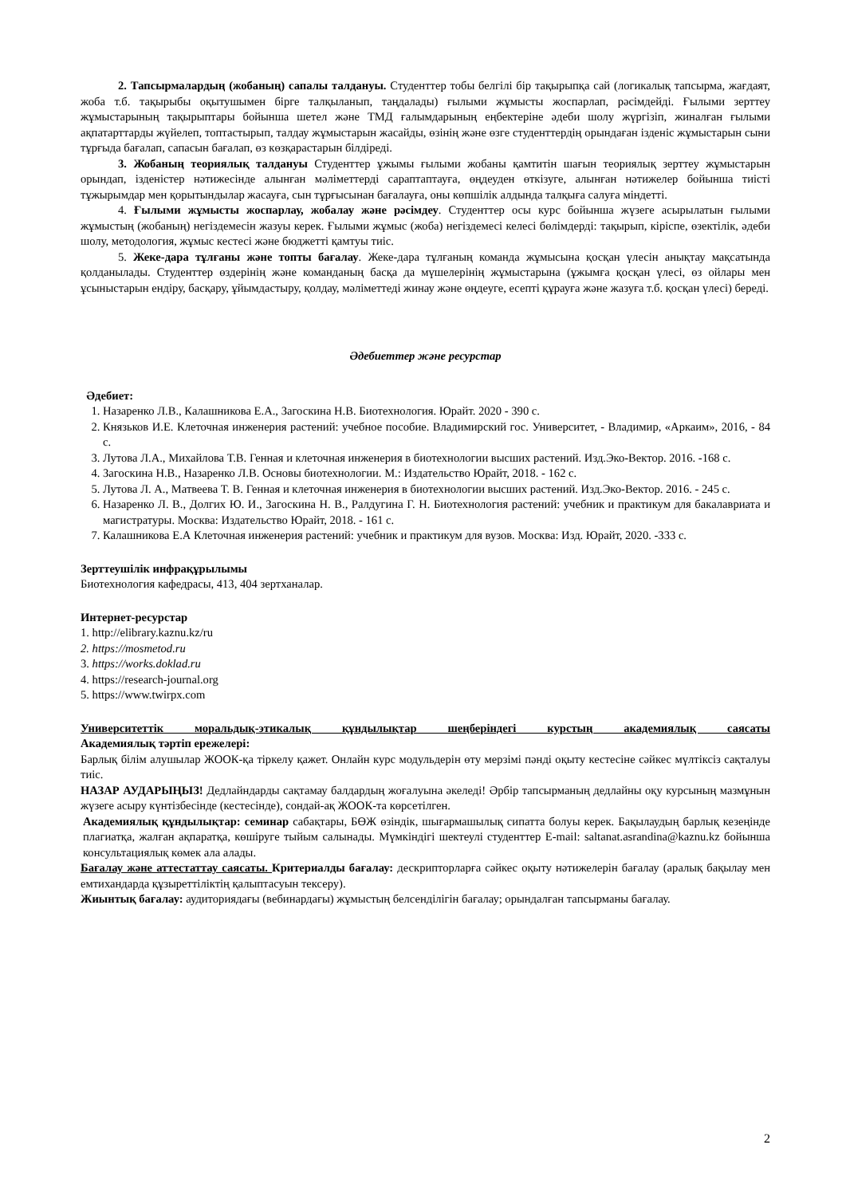2. Тапсырмалардың (жобаның) сапалы талдануы. Студенттер тобы белгілі бір тақырыпқа сай (логикалық тапсырма, жағдаят, жоба т.б. тақырыбы оқытушымен бірге талқыланып, таңдалады) ғылыми жұмысты жоспарлап, рәсімдейді. Ғылыми зерттеу жұмыстарының тақырыптары бойынша шетел және ТМД ғалымдарының еңбектеріне әдеби шолу жүргізіп, жиналған ғылыми ақпатарттарды жүйелеп, топтастырып, талдау жұмыстарын жасайды, өзінің және өзге студенттердің орындаған ізденіс жұмыстарын сыни тұрғыда бағалап, сапасын бағалап, өз көзқарастарын білдіреді.
3. Жобаның теориялық талдануы Студенттер ұжымы ғылыми жобаны қамтитін шағын теориялық зерттеу жұмыстарын орындап, ізденістер нәтижесінде алынған мәліметтерді сараптаптауға, өңдеуден өткізуге, алынған нәтижелер бойынша тиісті тұжырымдар мен қорытындылар жасауға, сын тұрғысынан бағалауға, оны көпшілік алдында талқыға салуға міндетті.
4. Ғылыми жұмысты жоспарлау, жобалау және рәсімдеу. Студенттер осы курс бойынша жүзеге асырылатын ғылыми жұмыстың (жобаның) негіздемесін жазуы керек. Ғылыми жұмыс (жоба) негіздемесі келесі бөлімдерді: тақырып, кіріспе, өзектілік, әдеби шолу, методология, жұмыс кестесі және бюджетті қамтуы тиіс.
5. Жеке-дара тұлғаны және топты бағалау. Жеке-дара тұлғаның команда жұмысына қосқан үлесін анықтау мақсатында қолданылады. Студенттер өздерінің және команданың басқа да мүшелерінің жұмыстарына (ұжымға қосқан үлесі, өз ойлары мен ұсыныстарын ендіру, басқару, ұйымдастыру, қолдау, мәліметтеді жинау және өңдеуге, есепті құрауға және жазуға т.б. қосқан үлесі) береді.
Әдебиеттер және ресурстар
Әдебиет:
1. Назаренко Л.В., Калашникова Е.А., Загоскина Н.В. Биотехнология. Юрайт. 2020 - 390 с.
2. Князьков И.Е. Клеточная инженерия растений: учебное пособие. Владимирский гос. Университет, - Владимир, «Аркаим», 2016, - 84 с.
3. Лутова Л.А., Михайлова Т.В. Генная и клеточная инженерия в биотехнологии высших растений. Изд.Эко-Вектор. 2016. -168 с.
4. Загоскина Н.В., Назаренко Л.В. Основы биотехнологии. М.: Издательство Юрайт, 2018. - 162 с.
5. Лутова Л. А., Матвеева Т. В. Генная и клеточная инженерия в биотехнологии высших растений. Изд.Эко-Вектор. 2016. - 245 с.
6. Назаренко Л. В., Долгих Ю. И., Загоскина Н. В., Ралдугина Г. Н. Биотехнология растений: учебник и практикум для бакалавриата и магистратуры. Москва: Издательство Юрайт, 2018. - 161 с.
7. Калашникова Е.А Клеточная инженерия растений: учебник и практикум для вузов. Москва: Изд. Юрайт, 2020. -333 с.
Зерттеушілік инфрақұрылымы
Биотехнология кафедрасы, 413, 404 зертханалар.
Интернет-ресурстар
1. http://elibrary.kaznu.kz/ru
2. https://mosmetod.ru
3. https://works.doklad.ru
4. https://research-journal.org
5. https://www.twirpx.com
Университеттік моральдық-этикалық құндылықтар шеңберіндегі курстың академиялық саясаты
Академиялық тәртіп ережелері:
Барлық білім алушылар ЖООК-қа тіркелу қажет. Онлайн курс модульдерін өту мерзімі пәнді оқыту кестесіне сәйкес мүлтіксіз сақталуы тиіс.
НАЗАР АУДАРЫҢЫЗ! Дедлайндарды сақтамау балдардың жоғалуына әкеледі! Әрбір тапсырманың дедлайны оқу курсының мазмұнын жүзеге асыру күнтізбесінде (кестесінде), сондай-ақ ЖООК-та көрсетілген.
Академиялық құндылықтар: семинар сабақтары, БӨЖ өзіндік, шығармашылық сипатта болуы керек. Бақылаудың барлық кезеңінде плагиатқа, жалған ақпаратқа, көшіруге тыйым салынады. Мүмкіндігі шектеулі студенттер E-mail: saltanat.asrandina@kaznu.kz бойынша консультациялық көмек ала алады.
Бағалау және аттестаттау саясаты. Критериалды бағалау: дескрипторларға сәйкес оқыту нәтижелерін бағалау (аралық бақылау мен емтихандарда құзыреттіліктің қалыптасуын тексеру).
Жиынтық бағалау: аудиториядағы (вебинардағы) жұмыстың белсенділігін бағалау; орындалған тапсырманы бағалау.
2